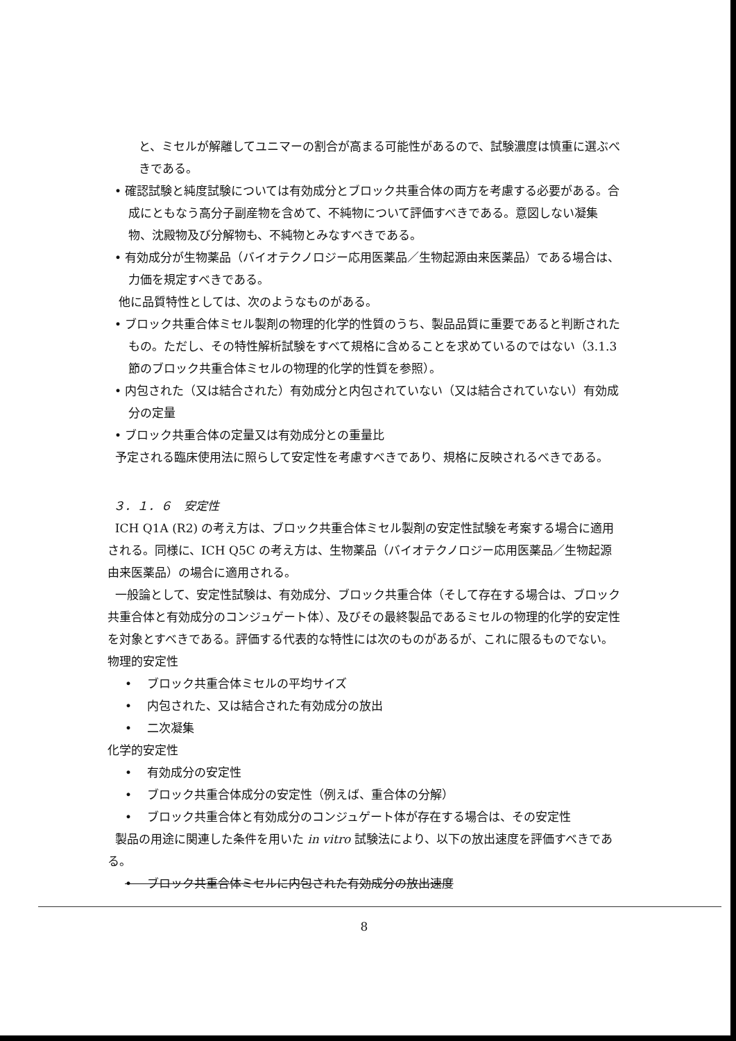と、ミセルが解離してユニマーの割合が高まる可能性があるので、試験濃度は慎重に選ぶべきである。
• 確認試験と純度試験については有効成分とブロック共重合体の両方を考慮する必要がある。合成にともなう高分子副産物を含めて、不純物について評価すべきである。意図しない凝集物、沈殿物及び分解物も、不純物とみなすべきである。
• 有効成分が生物薬品（バイオテクノロジー応用医薬品／生物起源由来医薬品）である場合は、力価を規定すべきである。
他に品質特性としては、次のようなものがある。
• ブロック共重合体ミセル製剤の物理的化学的性質のうち、製品品質に重要であると判断されたもの。ただし、その特性解析試験をすべて規格に含めることを求めているのではない（3.1.3 節のブロック共重合体ミセルの物理的化学的性質を参照）。
• 内包された（又は結合された）有効成分と内包されていない（又は結合されていない）有効成分の定量
• ブロック共重合体の定量又は有効成分との重量比
予定される臨床使用法に照らして安定性を考慮すべきであり、規格に反映されるべきである。
３．１．６　安定性
ICH Q1A (R2) の考え方は、ブロック共重合体ミセル製剤の安定性試験を考案する場合に適用される。同様に、ICH Q5C の考え方は、生物薬品（バイオテクノロジー応用医薬品／生物起源由来医薬品）の場合に適用される。
一般論として、安定性試験は、有効成分、ブロック共重合体（そして存在する場合は、ブロック共重合体と有効成分のコンジュゲート体）、及びその最終製品であるミセルの物理的化学的安定性を対象とすべきである。評価する代表的な特性には次のものがあるが、これに限るものでない。
物理的安定性
• ブロック共重合体ミセルの平均サイズ
• 内包された、又は結合された有効成分の放出
• 二次凝集
化学的安定性
• 有効成分の安定性
• ブロック共重合体成分の安定性（例えば、重合体の分解）
• ブロック共重合体と有効成分のコンジュゲート体が存在する場合は、その安定性
製品の用途に関連した条件を用いた in vitro 試験法により、以下の放出速度を評価すべきである。
• ブロック共重合体ミセルに内包された有効成分の放出速度
8